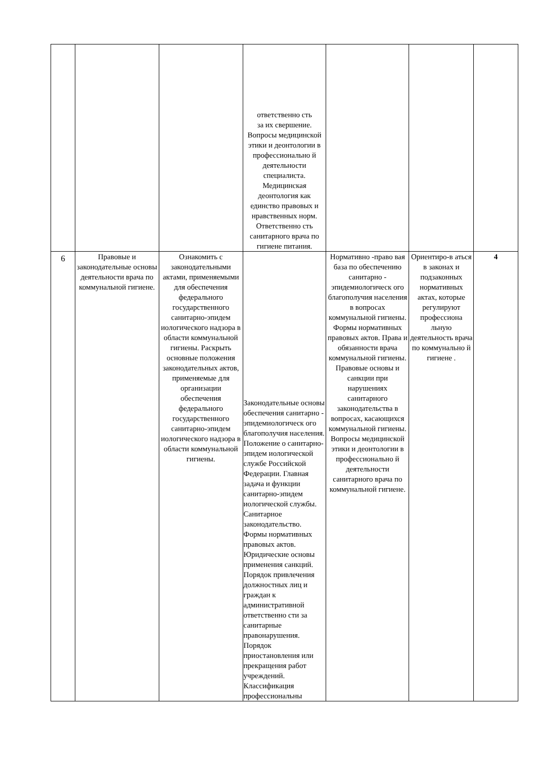| | | | ответственно сть за их свершение. Вопросы медицинской этики и деонтологии в профессионально й деятельности специалиста. Медицинская деонтология как единство правовых и нравственных норм. Ответственно сть санитарного врача по гигиене питания. | | | |
| 6 | Правовые и законодательные основы деятельности врача по коммунальной гигиене. | Ознакомить с законодательными актами, применяемыми для обеспечения федерального государственного санитарно-эпидем иологического надзора в области коммунальной гигиены. Раскрыть основные положения законодательных актов, применяемые для организации обеспечения федерального государственного санитарно-эпидем иологического надзора в области коммунальной гигиены. | Законодательные основы обеспечения санитарно - эпидемиологическ ого благополучия населения. Положение о санитарно-эпидем иологической службе Российской Федерации. Главная задача и функции санитарно-эпидем иологической службы. Санитарное законодательство. Формы нормативных правовых актов. Юридические основы применения санкций. Порядок привлечения должностных лиц и граждан к административной ответственно сти за санитарные правонарушения. Порядок приостановления или прекращения работ учреждений. Классификация профессиональны | Нормативно -право вая база по обеспечению санитарно - эпидемиологическ ого благополучия населения в вопросах коммунальной гигиены. Формы нормативных правовых актов. Права и обязанности врача коммунальной гигиены. Правовые основы и санкции при нарушениях санитарного законодательства в вопросах, касающихся коммунальной гигиены. Вопросы медицинской этики и деонтологии в профессионально й деятельности санитарного врача по коммунальной гигиене. | Ориентиро-в аться в законах и подзаконных нормативных актах, которые регулируют профессиона льную деятельность врача по коммунально й гигиене . | 4 |